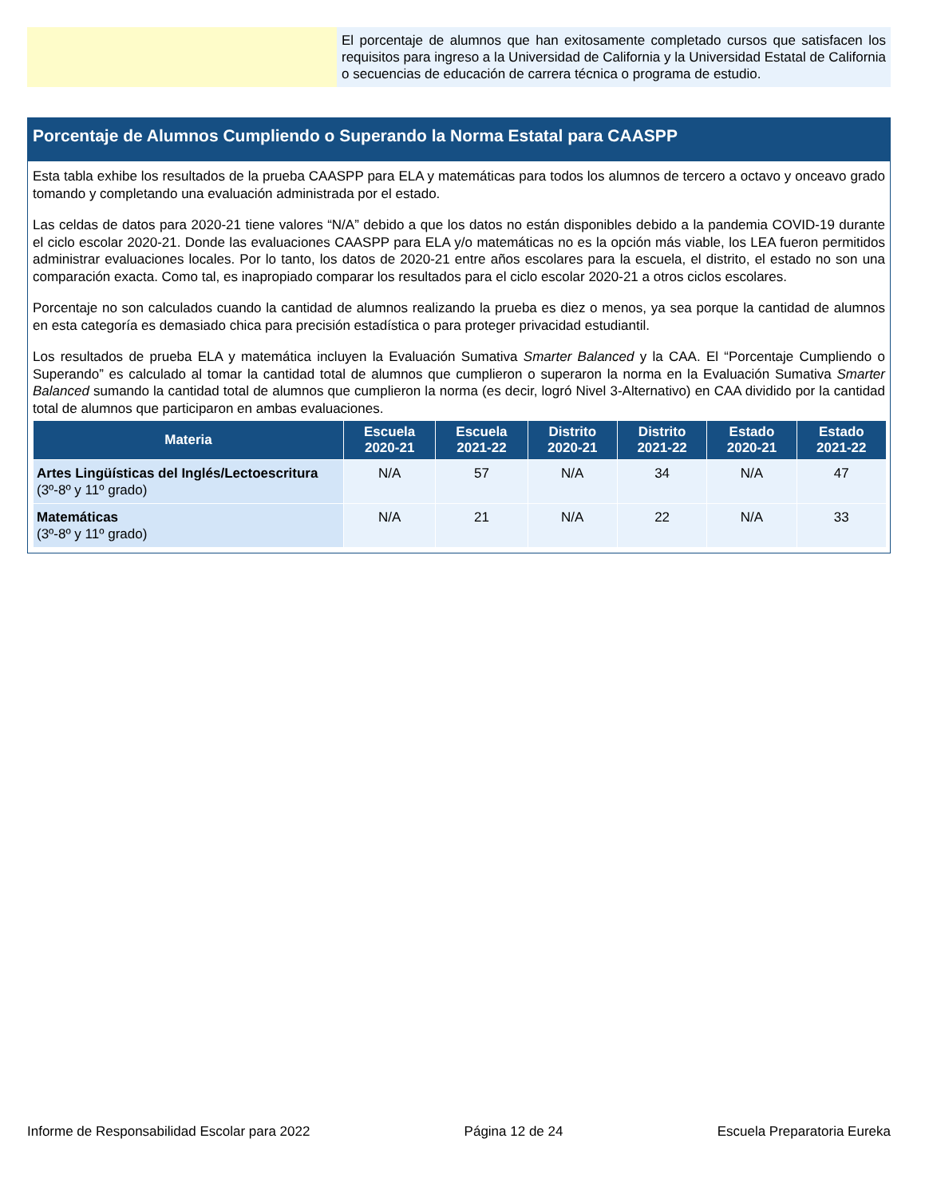El porcentaje de alumnos que han exitosamente completado cursos que satisfacen los requisitos para ingreso a la Universidad de California y la Universidad Estatal de California o secuencias de educación de carrera técnica o programa de estudio.
Porcentaje de Alumnos Cumpliendo o Superando la Norma Estatal para CAASPP
Esta tabla exhibe los resultados de la prueba CAASPP para ELA y matemáticas para todos los alumnos de tercero a octavo y onceavo grado tomando y completando una evaluación administrada por el estado.
Las celdas de datos para 2020-21 tiene valores “N/A” debido a que los datos no están disponibles debido a la pandemia COVID-19 durante el ciclo escolar 2020-21. Donde las evaluaciones CAASPP para ELA y/o matemáticas no es la opción más viable, los LEA fueron permitidos administrar evaluaciones locales. Por lo tanto, los datos de 2020-21 entre años escolares para la escuela, el distrito, el estado no son una comparación exacta. Como tal, es inapropiado comparar los resultados para el ciclo escolar 2020-21 a otros ciclos escolares.
Porcentaje no son calculados cuando la cantidad de alumnos realizando la prueba es diez o menos, ya sea porque la cantidad de alumnos en esta categoría es demasiado chica para precisión estadística o para proteger privacidad estudiantil.
Los resultados de prueba ELA y matemática incluyen la Evaluación Sumativa Smarter Balanced y la CAA. El “Porcentaje Cumpliendo o Superando” es calculado al tomar la cantidad total de alumnos que cumplieron o superaron la norma en la Evaluación Sumativa Smarter Balanced sumando la cantidad total de alumnos que cumplieron la norma (es decir, logró Nivel 3-Alternativo) en CAA dividido por la cantidad total de alumnos que participaron en ambas evaluaciones.
| Materia | Escuela 2020-21 | Escuela 2021-22 | Distrito 2020-21 | Distrito 2021-22 | Estado 2020-21 | Estado 2021-22 |
| --- | --- | --- | --- | --- | --- | --- |
| Artes Lingüísticas del Inglés/Lectoescritura (3º-8º y 11º grado) | N/A | 57 | N/A | 34 | N/A | 47 |
| Matemáticas (3º-8º y 11º grado) | N/A | 21 | N/A | 22 | N/A | 33 |
Informe de Responsabilidad Escolar para 2022 Página 12 de 24 Escuela Preparatoria Eureka